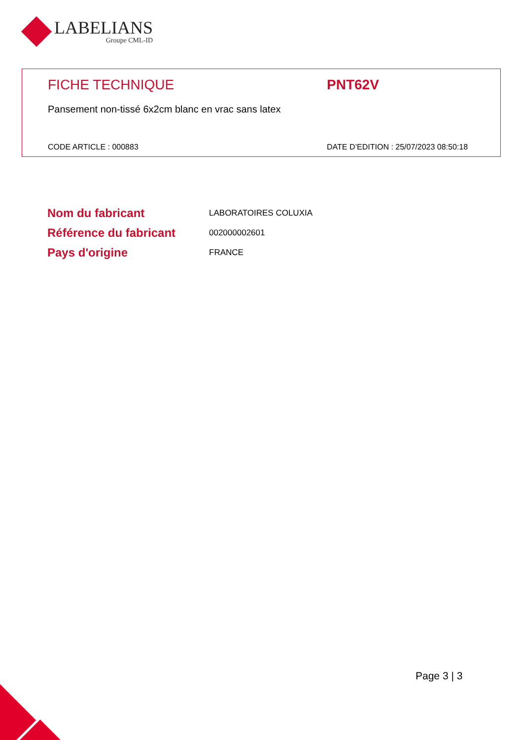LABELIANS
Groupe CML-ID
FICHE TECHNIQUE PNT62V
Pansement non-tissé 6x2cm blanc en vrac sans latex
CODE ARTICLE : 000883 DATE D’EDITION : 25/07/2023 08:50:18
| Nom du fabricant | LABORATOIRES COLUXIA |
| Référence du fabricant | 002000002601 |
| Pays d'origine | FRANCE |
Page 3 | 3